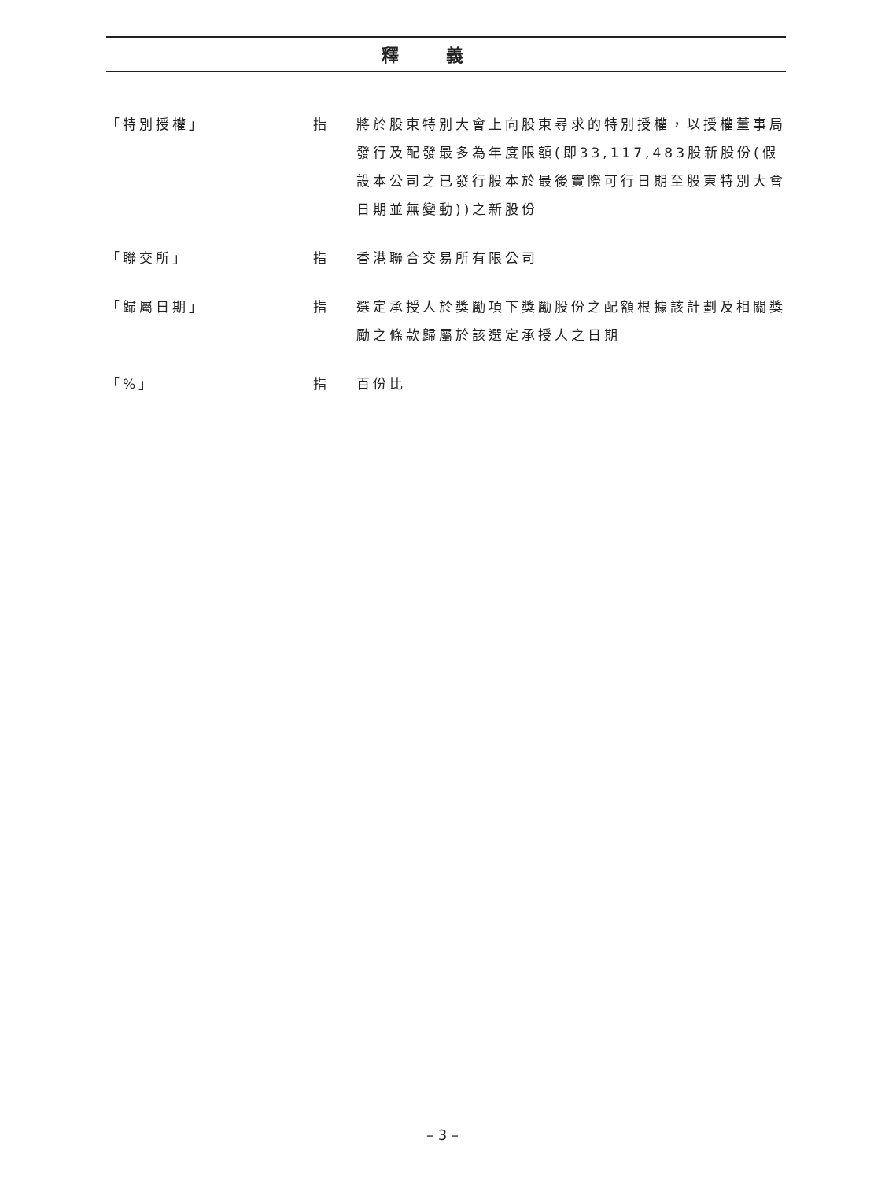釋義
| 「特別授權」 | 指 | 將於股東特別大會上向股東尋求的特別授權，以授權董事局發行及配發最多為年度限額(即33,117,483股新股份(假設本公司之已發行股本於最後實際可行日期至股東特別大會日期並無變動))之新股份 |
| 「聯交所」 | 指 | 香港聯合交易所有限公司 |
| 「歸屬日期」 | 指 | 選定承授人於獎勵項下獎勵股份之配額根據該計劃及相關獎勵之條款歸屬於該選定承授人之日期 |
| 「%」 | 指 | 百份比 |
– 3 –